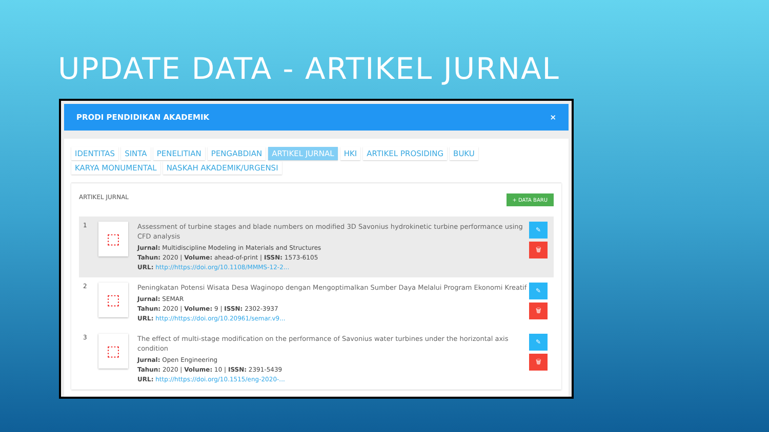UPDATE DATA - ARTIKEL JURNAL
PRODI PENDIDIKAN AKADEMIK ×
IDENTITAS SINTA PENELITIAN PENGABDIAN ARTIKEL JURNAL HKI ARTIKEL PROSIDING BUKU
KARYA MONUMENTAL NASKAH AKADEMIK/URGENSI
ARTIKEL JURNAL + DATA BARU
1
⬚
Assessment of turbine stages and blade numbers on modified 3D Savonius hydrokinetic turbine performance using CFD analysis
Jurnal: Multidiscipline Modeling in Materials and Structures
Tahun: 2020 | Volume: ahead-of-print | ISSN: 1573-6105
URL: http://https://doi.org/10.1108/MMMS-12-2...
✎
🗑
2
⬚
Peningkatan Potensi Wisata Desa Waginopo dengan Mengoptimalkan Sumber Daya Melalui Program Ekonomi Kreatif
Jurnal: SEMAR
Tahun: 2020 | Volume: 9 | ISSN: 2302-3937
URL: http://https://doi.org/10.20961/semar.v9...
✎
🗑
3
⬚
The effect of multi-stage modification on the performance of Savonius water turbines under the horizontal axis condition
Jurnal: Open Engineering
Tahun: 2020 | Volume: 10 | ISSN: 2391-5439
URL: http://https://doi.org/10.1515/eng-2020-...
✎
🗑